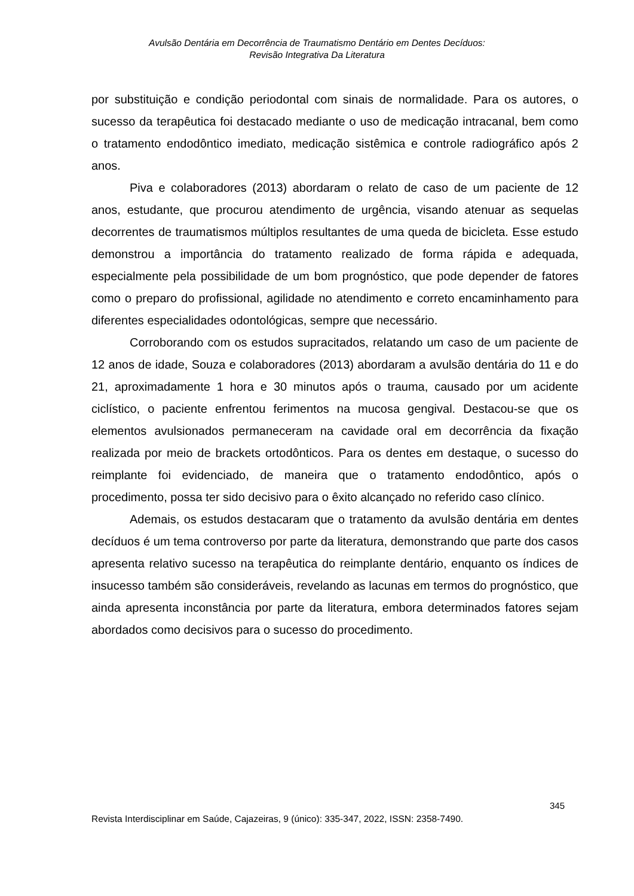Avulsão Dentária em Decorrência de Traumatismo Dentário em Dentes Decíduos:
Revisão Integrativa Da Literatura
por substituição e condição periodontal com sinais de normalidade. Para os autores, o sucesso da terapêutica foi destacado mediante o uso de medicação intracanal, bem como o tratamento endodôntico imediato, medicação sistêmica e controle radiográfico após 2 anos.
Piva e colaboradores (2013) abordaram o relato de caso de um paciente de 12 anos, estudante, que procurou atendimento de urgência, visando atenuar as sequelas decorrentes de traumatismos múltiplos resultantes de uma queda de bicicleta. Esse estudo demonstrou a importância do tratamento realizado de forma rápida e adequada, especialmente pela possibilidade de um bom prognóstico, que pode depender de fatores como o preparo do profissional, agilidade no atendimento e correto encaminhamento para diferentes especialidades odontológicas, sempre que necessário.
Corroborando com os estudos supracitados, relatando um caso de um paciente de 12 anos de idade, Souza e colaboradores (2013) abordaram a avulsão dentária do 11 e do 21, aproximadamente 1 hora e 30 minutos após o trauma, causado por um acidente ciclístico, o paciente enfrentou ferimentos na mucosa gengival. Destacou-se que os elementos avulsionados permaneceram na cavidade oral em decorrência da fixação realizada por meio de brackets ortodônticos. Para os dentes em destaque, o sucesso do reimplante foi evidenciado, de maneira que o tratamento endodôntico, após o procedimento, possa ter sido decisivo para o êxito alcançado no referido caso clínico.
Ademais, os estudos destacaram que o tratamento da avulsão dentária em dentes decíduos é um tema controverso por parte da literatura, demonstrando que parte dos casos apresenta relativo sucesso na terapêutica do reimplante dentário, enquanto os índices de insucesso também são consideráveis, revelando as lacunas em termos do prognóstico, que ainda apresenta inconstância por parte da literatura, embora determinados fatores sejam abordados como decisivos para o sucesso do procedimento.
345
Revista Interdisciplinar em Saúde, Cajazeiras, 9 (único): 335-347, 2022, ISSN: 2358-7490.